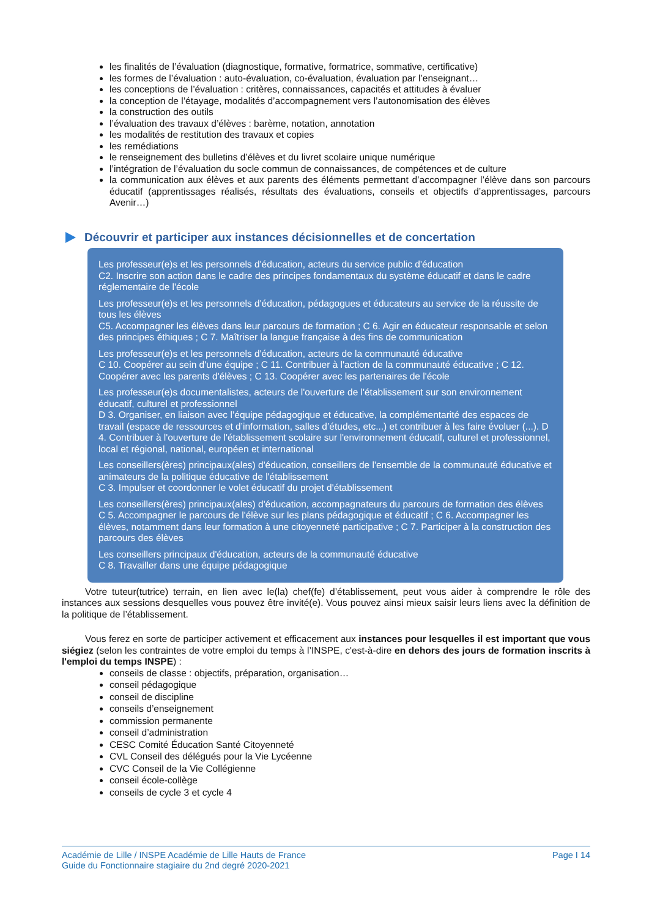les finalités de l’évaluation (diagnostique, formative, formatrice, sommative, certificative)
les formes de l’évaluation : auto-évaluation, co-évaluation, évaluation par l’enseignant…
les conceptions de l’évaluation : critères, connaissances, capacités et attitudes à évaluer
la conception de l’étayage, modalités d’accompagnement vers l’autonomisation des élèves
la construction des outils
l’évaluation des travaux d’élèves : barème, notation, annotation
les modalités de restitution des travaux et copies
les remédiations
le renseignement des bulletins d’élèves et du livret scolaire unique numérique
l’intégration de l’évaluation du socle commun de connaissances, de compétences et de culture
la communication aux élèves et aux parents des éléments permettant d’accompagner l’élève dans son parcours éducatif (apprentissages réalisés, résultats des évaluations, conseils et objectifs d’apprentissages, parcours Avenir…)
Découvrir et participer aux instances décisionnelles et de concertation
Les professeur(e)s et les personnels d'éducation, acteurs du service public d'éducation
C2. Inscrire son action dans le cadre des principes fondamentaux du système éducatif et dans le cadre réglementaire de l'école
Les professeur(e)s et les personnels d'éducation, pédagogues et éducateurs au service de la réussite de tous les élèves
C5. Accompagner les élèves dans leur parcours de formation ; C 6. Agir en éducateur responsable et selon des principes éthiques ; C 7. Maîtriser la langue française à des fins de communication
Les professeur(e)s et les personnels d'éducation, acteurs de la communauté éducative
C 10. Coopérer au sein d'une équipe ; C 11. Contribuer à l'action de la communauté éducative ; C 12. Coopérer avec les parents d'élèves ; C 13. Coopérer avec les partenaires de l'école
Les professeur(e)s documentalistes, acteurs de l'ouverture de l'établissement sur son environnement éducatif, culturel et professionnel
D 3. Organiser, en liaison avec l’équipe pédagogique et éducative, la complémentarité des espaces de travail (espace de ressources et d’information, salles d’études, etc...) et contribuer à les faire évoluer (...). D 4. Contribuer à l'ouverture de l'établissement scolaire sur l'environnement éducatif, culturel et professionnel, local et régional, national, européen et international
Les conseillers(ères) principaux(ales) d'éducation, conseillers de l'ensemble de la communauté éducative et animateurs de la politique éducative de l'établissement
C 3. Impulser et coordonner le volet éducatif du projet d'établissement
Les conseillers(ères) principaux(ales) d'éducation, accompagnateurs du parcours de formation des élèves
C 5. Accompagner le parcours de l'élève sur les plans pédagogique et éducatif ; C 6. Accompagner les élèves, notamment dans leur formation à une citoyenneté participative ; C 7. Participer à la construction des parcours des élèves
Les conseillers principaux d'éducation, acteurs de la communauté éducative
C 8. Travailler dans une équipe pédagogique
Votre tuteur(tutrice) terrain, en lien avec le(la) chef(fe) d’établissement, peut vous aider à comprendre le rôle des instances aux sessions desquelles vous pouvez être invité(e). Vous pouvez ainsi mieux saisir leurs liens avec la définition de la politique de l’établissement.
Vous ferez en sorte de participer activement et efficacement aux instances pour lesquelles il est important que vous siégiez (selon les contraintes de votre emploi du temps à l’INSPE, c'est-à-dire en dehors des jours de formation inscrits à l'emploi du temps INSPE) :
conseils de classe : objectifs, préparation, organisation…
conseil pédagogique
conseil de discipline
conseils d’enseignement
commission permanente
conseil d’administration
CESC Comité Éducation Santé Citoyenneté
CVL Conseil des délégués pour la Vie Lycéenne
CVC Conseil de la Vie Collégienne
conseil école-collège
conseils de cycle 3 et cycle 4
Académie de Lille / INSPE Académie de Lille Hauts de France
Guide du Fonctionnaire stagiaire du 2nd degré 2020-2021
Page I 14